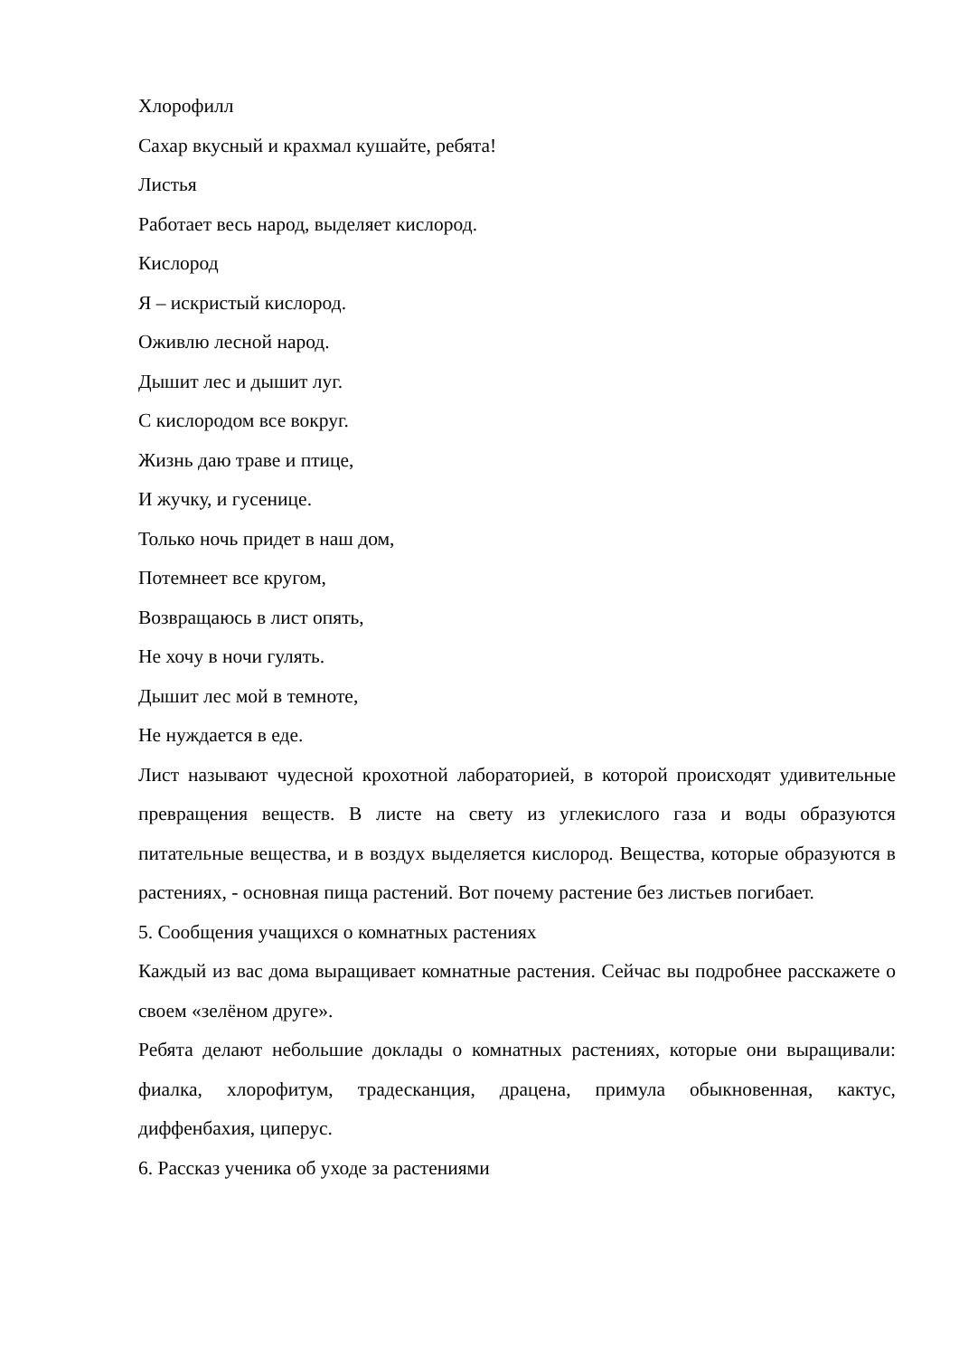Хлорофилл
Сахар вкусный и крахмал кушайте, ребята!
Листья
Работает весь народ, выделяет кислород.
Кислород
Я – искристый кислород.
Оживлю лесной народ.
Дышит лес и дышит луг.
С кислородом все вокруг.
Жизнь даю траве и птице,
И жучку, и гусенице.
Только ночь придет в наш дом,
Потемнеет все кругом,
Возвращаюсь в лист опять,
Не хочу в ночи гулять.
Дышит лес мой в темноте,
Не нуждается в еде.
Лист называют чудесной крохотной лабораторией, в которой происходят удивительные превращения веществ. В листе на свету из углекислого газа и воды образуются питательные вещества, и в воздух выделяется кислород. Вещества, которые образуются в растениях, - основная пища растений. Вот почему растение без листьев погибает.
5. Сообщения учащихся о комнатных растениях
Каждый из вас дома выращивает комнатные растения. Сейчас вы подробнее расскажете о своем «зелёном друге».
Ребята делают небольшие доклады о комнатных растениях, которые они выращивали: фиалка, хлорофитум, традесканция, драцена, примула обыкновенная, кактус, диффенбахия, циперус.
6. Рассказ ученика об уходе за растениями